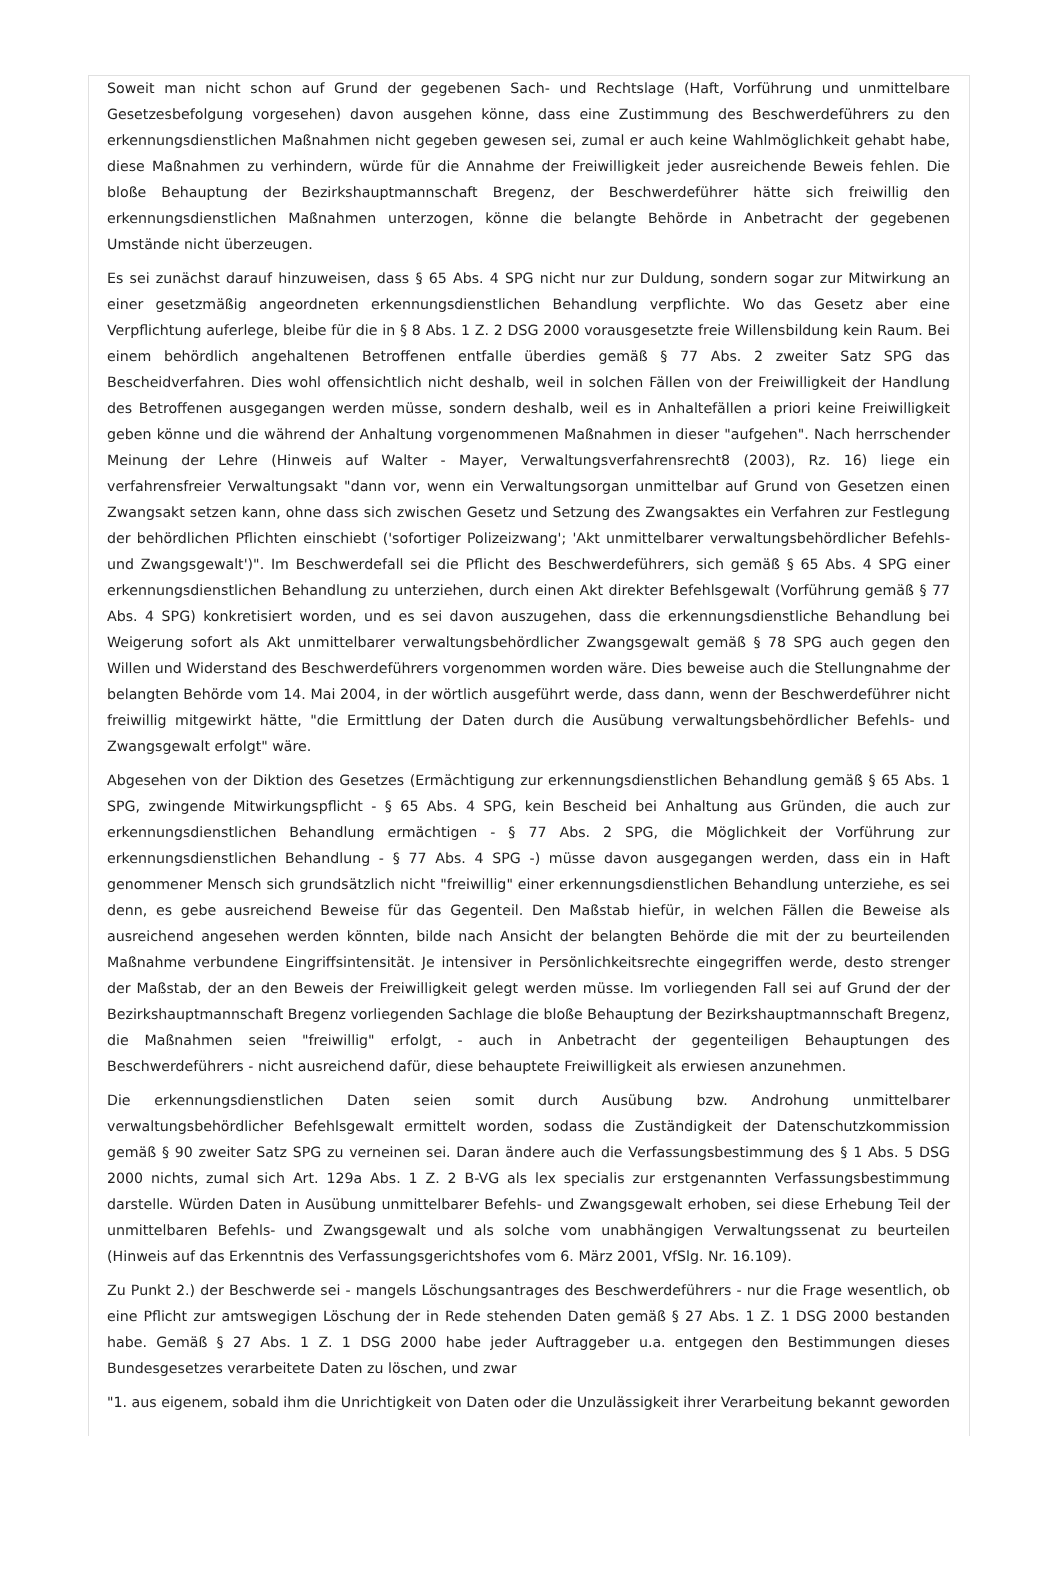Soweit man nicht schon auf Grund der gegebenen Sach- und Rechtslage (Haft, Vorführung und unmittelbare Gesetzesbefolgung vorgesehen) davon ausgehen könne, dass eine Zustimmung des Beschwerdeführers zu den erkennungsdienstlichen Maßnahmen nicht gegeben gewesen sei, zumal er auch keine Wahlmöglichkeit gehabt habe, diese Maßnahmen zu verhindern, würde für die Annahme der Freiwilligkeit jeder ausreichende Beweis fehlen. Die bloße Behauptung der Bezirkshauptmannschaft Bregenz, der Beschwerdeführer hätte sich freiwillig den erkennungsdienstlichen Maßnahmen unterzogen, könne die belangte Behörde in Anbetracht der gegebenen Umstände nicht überzeugen.
Es sei zunächst darauf hinzuweisen, dass § 65 Abs. 4 SPG nicht nur zur Duldung, sondern sogar zur Mitwirkung an einer gesetzmäßig angeordneten erkennungsdienstlichen Behandlung verpflichte. Wo das Gesetz aber eine Verpflichtung auferlege, bleibe für die in § 8 Abs. 1 Z. 2 DSG 2000 vorausgesetzte freie Willensbildung kein Raum. Bei einem behördlich angehaltenen Betroffenen entfalle überdies gemäß § 77 Abs. 2 zweiter Satz SPG das Bescheidverfahren. Dies wohl offensichtlich nicht deshalb, weil in solchen Fällen von der Freiwilligkeit der Handlung des Betroffenen ausgegangen werden müsse, sondern deshalb, weil es in Anhaltefällen a priori keine Freiwilligkeit geben könne und die während der Anhaltung vorgenommenen Maßnahmen in dieser "aufgehen". Nach herrschender Meinung der Lehre (Hinweis auf Walter - Mayer, Verwaltungsverfahrensrecht8 (2003), Rz. 16) liege ein verfahrensfreier Verwaltungsakt "dann vor, wenn ein Verwaltungsorgan unmittelbar auf Grund von Gesetzen einen Zwangsakt setzen kann, ohne dass sich zwischen Gesetz und Setzung des Zwangsaktes ein Verfahren zur Festlegung der behördlichen Pflichten einschiebt ('sofortiger Polizeizwang'; 'Akt unmittelbarer verwaltungsbehördlicher Befehls- und Zwangsgewalt')". Im Beschwerdefall sei die Pflicht des Beschwerdeführers, sich gemäß § 65 Abs. 4 SPG einer erkennungsdienstlichen Behandlung zu unterziehen, durch einen Akt direkter Befehlsgewalt (Vorführung gemäß § 77 Abs. 4 SPG) konkretisiert worden, und es sei davon auszugehen, dass die erkennungsdienstliche Behandlung bei Weigerung sofort als Akt unmittelbarer verwaltungsbehördlicher Zwangsgewalt gemäß § 78 SPG auch gegen den Willen und Widerstand des Beschwerdeführers vorgenommen worden wäre. Dies beweise auch die Stellungnahme der belangten Behörde vom 14. Mai 2004, in der wörtlich ausgeführt werde, dass dann, wenn der Beschwerdeführer nicht freiwillig mitgewirkt hätte, "die Ermittlung der Daten durch die Ausübung verwaltungsbehördlicher Befehls- und Zwangsgewalt erfolgt" wäre.
Abgesehen von der Diktion des Gesetzes (Ermächtigung zur erkennungsdienstlichen Behandlung gemäß § 65 Abs. 1 SPG, zwingende Mitwirkungspflicht - § 65 Abs. 4 SPG, kein Bescheid bei Anhaltung aus Gründen, die auch zur erkennungsdienstlichen Behandlung ermächtigen - § 77 Abs. 2 SPG, die Möglichkeit der Vorführung zur erkennungsdienstlichen Behandlung - § 77 Abs. 4 SPG -) müsse davon ausgegangen werden, dass ein in Haft genommener Mensch sich grundsätzlich nicht "freiwillig" einer erkennungsdienstlichen Behandlung unterziehe, es sei denn, es gebe ausreichend Beweise für das Gegenteil. Den Maßstab hiefür, in welchen Fällen die Beweise als ausreichend angesehen werden könnten, bilde nach Ansicht der belangten Behörde die mit der zu beurteilenden Maßnahme verbundene Eingriffsintensität. Je intensiver in Persönlichkeitsrechte eingegriffen werde, desto strenger der Maßstab, der an den Beweis der Freiwilligkeit gelegt werden müsse. Im vorliegenden Fall sei auf Grund der der Bezirkshauptmannschaft Bregenz vorliegenden Sachlage die bloße Behauptung der Bezirkshauptmannschaft Bregenz, die Maßnahmen seien "freiwillig" erfolgt, - auch in Anbetracht der gegenteiligen Behauptungen des Beschwerdeführers - nicht ausreichend dafür, diese behauptete Freiwilligkeit als erwiesen anzunehmen.
Die erkennungsdienstlichen Daten seien somit durch Ausübung bzw. Androhung unmittelbarer verwaltungsbehördlicher Befehlsgewalt ermittelt worden, sodass die Zuständigkeit der Datenschutzkommission gemäß § 90 zweiter Satz SPG zu verneinen sei. Daran ändere auch die Verfassungsbestimmung des § 1 Abs. 5 DSG 2000 nichts, zumal sich Art. 129a Abs. 1 Z. 2 B-VG als lex specialis zur erstgenannten Verfassungsbestimmung darstelle. Würden Daten in Ausübung unmittelbarer Befehls- und Zwangsgewalt erhoben, sei diese Erhebung Teil der unmittelbaren Befehls- und Zwangsgewalt und als solche vom unabhängigen Verwaltungssenat zu beurteilen (Hinweis auf das Erkenntnis des Verfassungsgerichtshofes vom 6. März 2001, VfSlg. Nr. 16.109).
Zu Punkt 2.) der Beschwerde sei - mangels Löschungsantrages des Beschwerdeführers - nur die Frage wesentlich, ob eine Pflicht zur amtswegigen Löschung der in Rede stehenden Daten gemäß § 27 Abs. 1 Z. 1 DSG 2000 bestanden habe. Gemäß § 27 Abs. 1 Z. 1 DSG 2000 habe jeder Auftraggeber u.a. entgegen den Bestimmungen dieses Bundesgesetzes verarbeitete Daten zu löschen, und zwar
"1. aus eigenem, sobald ihm die Unrichtigkeit von Daten oder die Unzulässigkeit ihrer Verarbeitung bekannt geworden